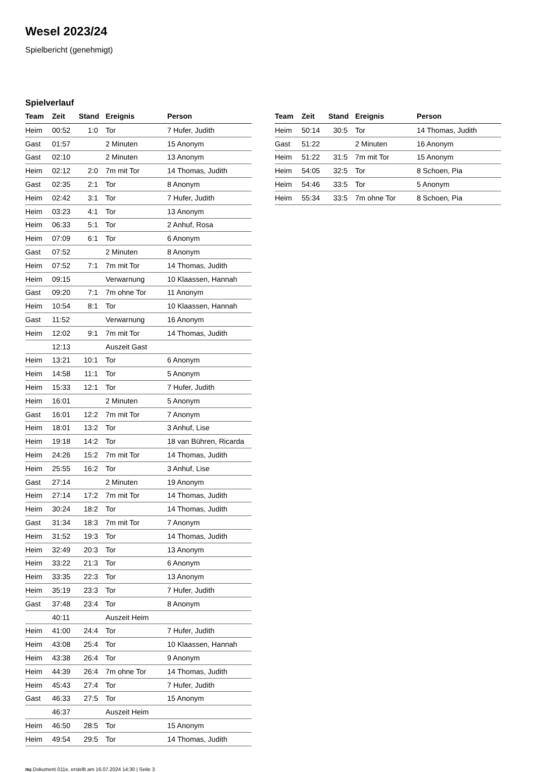Wesel 2023/24
Spielbericht (genehmigt)
Spielverlauf
| Team | Zeit | Stand | Ereignis | Person |
| --- | --- | --- | --- | --- |
| Heim | 00:52 | 1:0 | Tor | 7 Hufer, Judith |
| Gast | 01:57 | | 2 Minuten | 15 Anonym |
| Gast | 02:10 | | 2 Minuten | 13 Anonym |
| Heim | 02:12 | 2:0 | 7m mit Tor | 14 Thomas, Judith |
| Gast | 02:35 | 2:1 | Tor | 8 Anonym |
| Heim | 02:42 | 3:1 | Tor | 7 Hufer, Judith |
| Heim | 03:23 | 4:1 | Tor | 13 Anonym |
| Heim | 06:33 | 5:1 | Tor | 2 Anhuf, Rosa |
| Heim | 07:09 | 6:1 | Tor | 6 Anonym |
| Gast | 07:52 | | 2 Minuten | 8 Anonym |
| Heim | 07:52 | 7:1 | 7m mit Tor | 14 Thomas, Judith |
| Heim | 09:15 | | Verwarnung | 10 Klaassen, Hannah |
| Gast | 09:20 | 7:1 | 7m ohne Tor | 11 Anonym |
| Heim | 10:54 | 8:1 | Tor | 10 Klaassen, Hannah |
| Gast | 11:52 | | Verwarnung | 16 Anonym |
| Heim | 12:02 | 9:1 | 7m mit Tor | 14 Thomas, Judith |
| | 12:13 | | Auszeit Gast | |
| Heim | 13:21 | 10:1 | Tor | 6 Anonym |
| Heim | 14:58 | 11:1 | Tor | 5 Anonym |
| Heim | 15:33 | 12:1 | Tor | 7 Hufer, Judith |
| Heim | 16:01 | | 2 Minuten | 5 Anonym |
| Gast | 16:01 | 12:2 | 7m mit Tor | 7 Anonym |
| Heim | 18:01 | 13:2 | Tor | 3 Anhuf, Lise |
| Heim | 19:18 | 14:2 | Tor | 18 van Bühren, Ricarda |
| Heim | 24:26 | 15:2 | 7m mit Tor | 14 Thomas, Judith |
| Heim | 25:55 | 16:2 | Tor | 3 Anhuf, Lise |
| Gast | 27:14 | | 2 Minuten | 19 Anonym |
| Heim | 27:14 | 17:2 | 7m mit Tor | 14 Thomas, Judith |
| Heim | 30:24 | 18:2 | Tor | 14 Thomas, Judith |
| Gast | 31:34 | 18:3 | 7m mit Tor | 7 Anonym |
| Heim | 31:52 | 19:3 | Tor | 14 Thomas, Judith |
| Heim | 32:49 | 20:3 | Tor | 13 Anonym |
| Heim | 33:22 | 21:3 | Tor | 6 Anonym |
| Heim | 33:35 | 22:3 | Tor | 13 Anonym |
| Heim | 35:19 | 23:3 | Tor | 7 Hufer, Judith |
| Gast | 37:48 | 23:4 | Tor | 8 Anonym |
| | 40:11 | | Auszeit Heim | |
| Heim | 41:00 | 24:4 | Tor | 7 Hufer, Judith |
| Heim | 43:08 | 25:4 | Tor | 10 Klaassen, Hannah |
| Heim | 43:38 | 26:4 | Tor | 9 Anonym |
| Heim | 44:39 | 26:4 | 7m ohne Tor | 14 Thomas, Judith |
| Heim | 45:43 | 27:4 | Tor | 7 Hufer, Judith |
| Gast | 46:33 | 27:5 | Tor | 15 Anonym |
| | 46:37 | | Auszeit Heim | |
| Heim | 46:50 | 28:5 | Tor | 15 Anonym |
| Heim | 49:54 | 29:5 | Tor | 14 Thomas, Judith |
| Team | Zeit | Stand | Ereignis | Person |
| --- | --- | --- | --- | --- |
| Heim | 50:14 | 30:5 | Tor | 14 Thomas, Judith |
| Gast | 51:22 | | 2 Minuten | 16 Anonym |
| Heim | 51:22 | 31:5 | 7m mit Tor | 15 Anonym |
| Heim | 54:05 | 32:5 | Tor | 8 Schoen, Pia |
| Heim | 54:46 | 33:5 | Tor | 5 Anonym |
| Heim | 55:34 | 33:5 | 7m ohne Tor | 8 Schoen, Pia |
nu.Dokument 011e, erstellt am 16.07.2024 14:30 | Seite 3